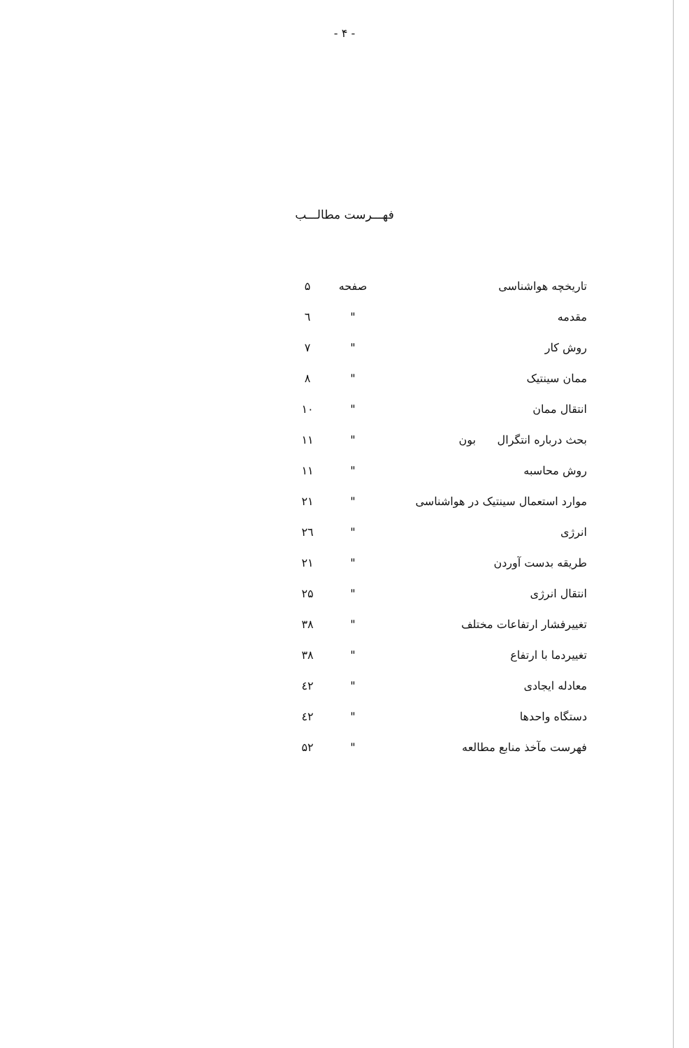- ۴ -
فهـــرست مطالـــب
| تاریخچه هواشناسی | صفحه | ۵ |
| مقدمه | " | ٦ |
| روش کار | " | ۷ |
| ممان سینتیک | " | ۸ |
| انتقال ممان | " | ۱۰ |
| بحث درباره انتگرال بون | " | ۱۱ |
| روش محاسبه | " | ۱۱ |
| موارد استعمال سینتیک در هواشناسی | " | ۲۱ |
| انرژی | " | ۲٦ |
| طریقه بدست آوردن | " | ۲۱ |
| انتقال انرژی | " | ۲۵ |
| تغییرفشار ارتفاعات مختلف | " | ۳۸ |
| تغییردما با ارتفاع | " | ۳۸ |
| معادله ایجادی | " | ٤۲ |
| دستگاه واحدها | " | ٤۲ |
| فهرست مآخذ منابع مطالعه | " | ۵۲ |